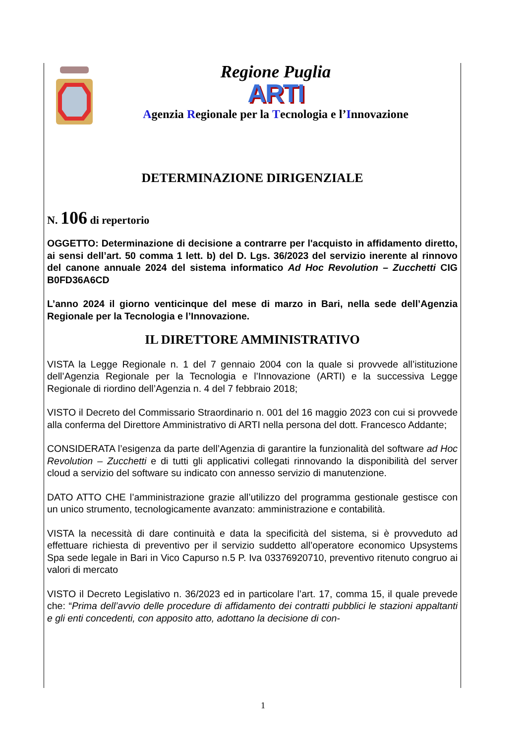Regione Puglia
ARTI
Agenzia Regionale per la Tecnologia e l’Innovazione
DETERMINAZIONE DIRIGENZIALE
N. 106 di repertorio
OGGETTO: Determinazione di decisione a contrarre per l'acquisto in affidamento diretto, ai sensi dell’art. 50 comma 1 lett. b) del D. Lgs. 36/2023 del servizio inerente al rinnovo del canone annuale 2024 del sistema informatico Ad Hoc Revolution – Zucchetti CIG B0FD36A6CD
L’anno 2024 il giorno venticinque del mese di marzo in Bari, nella sede dell’Agenzia Regionale per la Tecnologia e l’Innovazione.
IL DIRETTORE AMMINISTRATIVO
VISTA la Legge Regionale n. 1 del 7 gennaio 2004 con la quale si provvede all’istituzione dell’Agenzia Regionale per la Tecnologia e l’Innovazione (ARTI) e la successiva Legge Regionale di riordino dell’Agenzia n. 4 del 7 febbraio 2018;
VISTO il Decreto del Commissario Straordinario n. 001 del 16 maggio 2023 con cui si provvede alla conferma del Direttore Amministrativo di ARTI nella persona del dott. Francesco Addante;
CONSIDERATA l’esigenza da parte dell’Agenzia di garantire la funzionalità del software ad Hoc Revolution – Zucchetti e di tutti gli applicativi collegati rinnovando la disponibilità del server cloud a servizio del software su indicato con annesso servizio di manutenzione.
DATO ATTO CHE l’amministrazione grazie all’utilizzo del programma gestionale gestisce con un unico strumento, tecnologicamente avanzato: amministrazione e contabilità.
VISTA la necessità di dare continuità e data la specificità del sistema, si è provveduto ad effettuare richiesta di preventivo per il servizio suddetto all’operatore economico Upsystems Spa sede legale in Bari in Vico Capurso n.5 P. Iva 03376920710, preventivo ritenuto congruo ai valori di mercato
VISTO il Decreto Legislativo n. 36/2023 ed in particolare l’art. 17, comma 15, il quale prevede che: “Prima dell’avvio delle procedure di affidamento dei contratti pubblici le stazioni appaltanti e gli enti concedenti, con apposito atto, adottano la decisione di con-
1